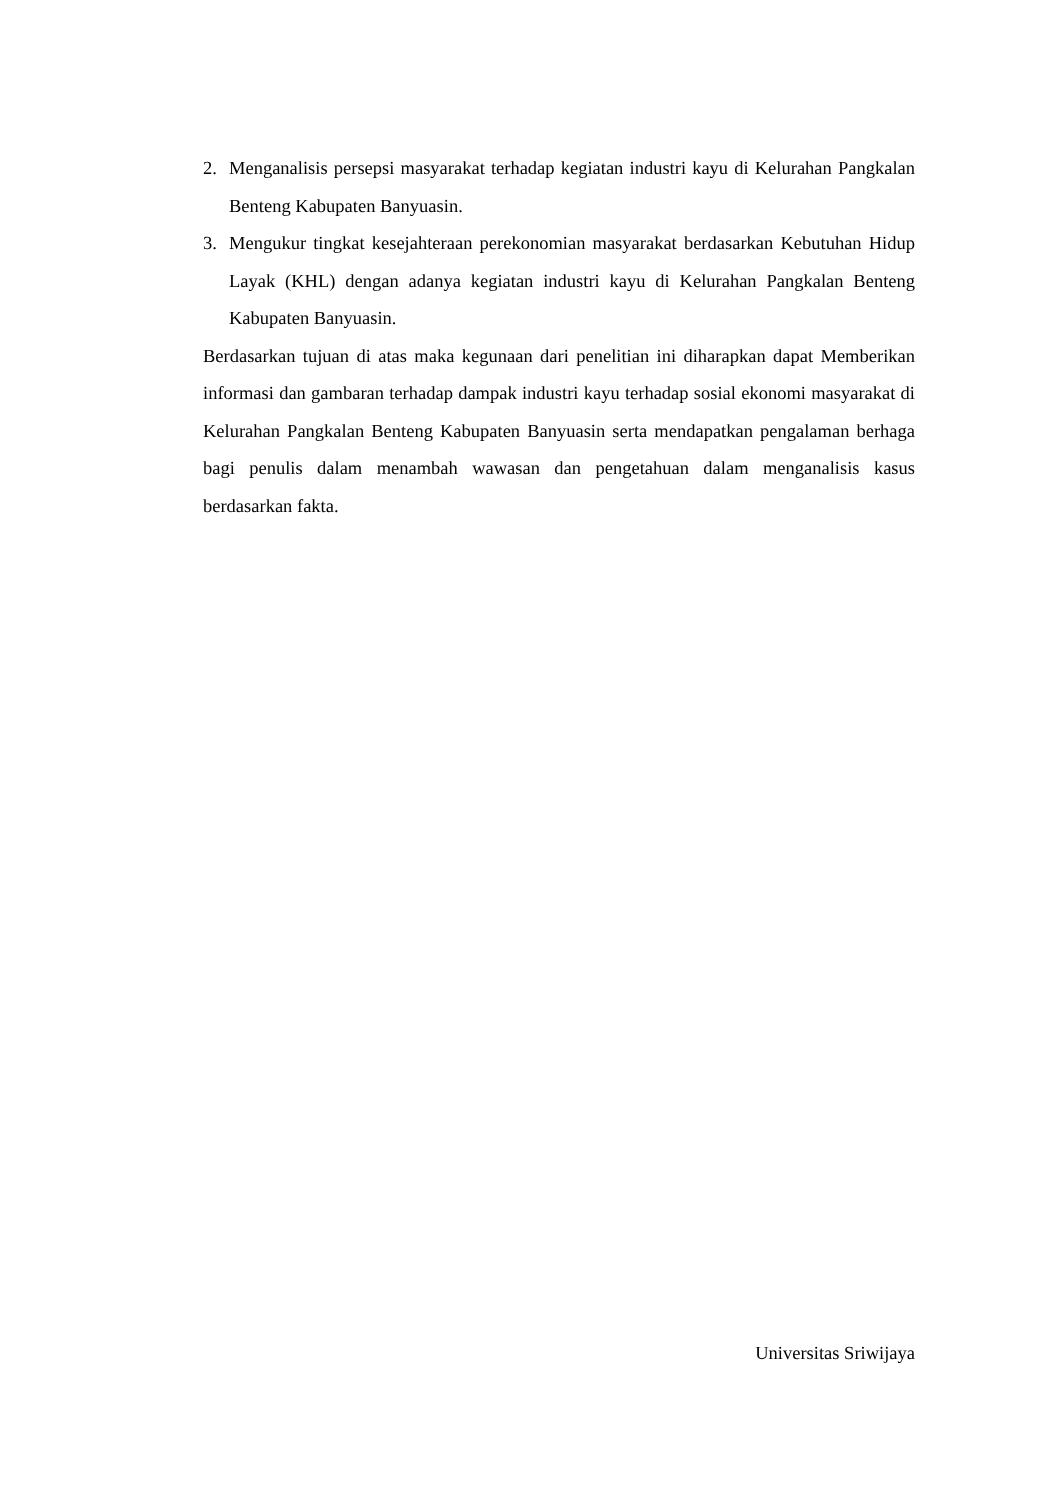2. Menganalisis persepsi masyarakat terhadap kegiatan industri kayu di Kelurahan Pangkalan Benteng Kabupaten Banyuasin.
3. Mengukur tingkat kesejahteraan perekonomian masyarakat berdasarkan Kebutuhan Hidup Layak (KHL) dengan adanya kegiatan industri kayu di Kelurahan Pangkalan Benteng Kabupaten Banyuasin.
Berdasarkan tujuan di atas maka kegunaan dari penelitian ini diharapkan dapat Memberikan informasi dan gambaran terhadap dampak industri kayu terhadap sosial ekonomi masyarakat di Kelurahan Pangkalan Benteng Kabupaten Banyuasin serta mendapatkan pengalaman berhaga bagi penulis dalam menambah wawasan dan pengetahuan dalam menganalisis kasus berdasarkan fakta.
Universitas Sriwijaya